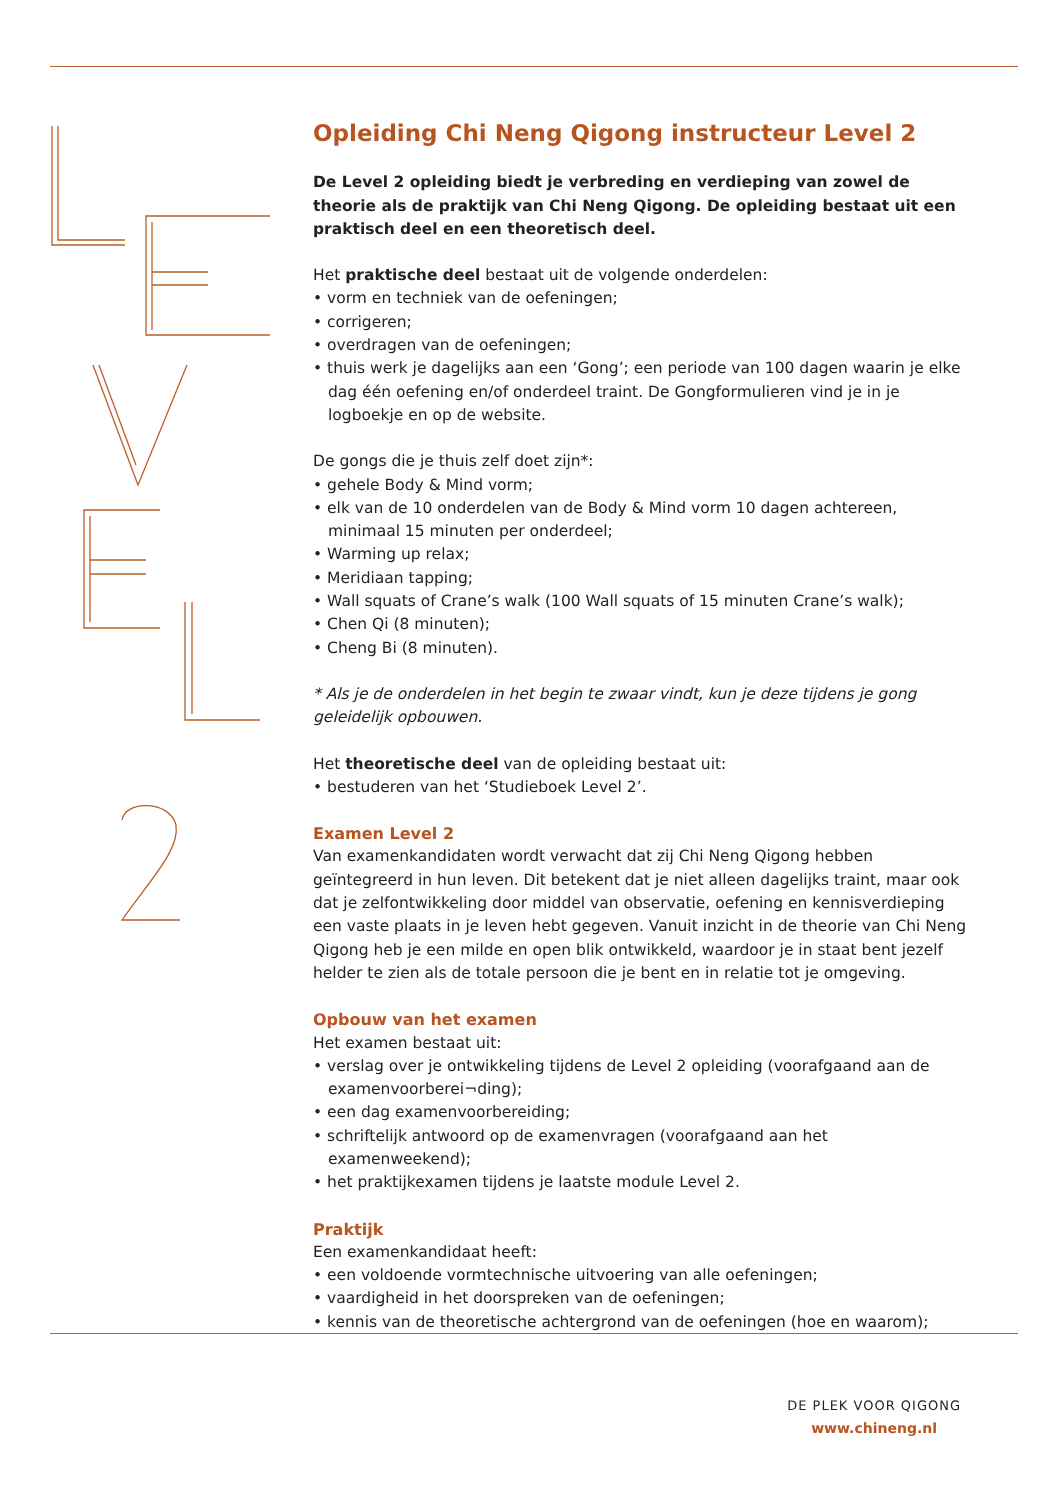Opleiding Chi Neng Qigong instructeur Level 2
De Level 2 opleiding biedt je verbreding en verdieping van zowel de theorie als de praktijk van Chi Neng Qigong. De opleiding bestaat uit een praktisch deel en een theoretisch deel.
Het praktische deel bestaat uit de volgende onderdelen:
• vorm en techniek van de oefeningen;
• corrigeren;
• overdragen van de oefeningen;
• thuis werk je dagelijks aan een ‘Gong’; een periode van 100 dagen waarin je elke dag één oefening en/of onderdeel traint. De Gongformulieren vind je in je logboekje en op de website.
De gongs die je thuis zelf doet zijn*:
• gehele Body & Mind vorm;
• elk van de 10 onderdelen van de Body & Mind vorm 10 dagen achtereen, minimaal 15 minuten per onderdeel;
• Warming up relax;
• Meridiaan tapping;
• Wall squats of Crane’s walk (100 Wall squats of 15 minuten Crane’s walk);
• Chen Qi (8 minuten);
• Cheng Bi (8 minuten).
* Als je de onderdelen in het begin te zwaar vindt, kun je deze tijdens je gong geleidelijk opbouwen.
Het theoretische deel van de opleiding bestaat uit:
• bestuderen van het ‘Studieboek Level 2’.
Examen Level 2
Van examenkandidaten wordt verwacht dat zij Chi Neng Qigong hebben geïntegreerd in hun leven. Dit betekent dat je niet alleen dagelijks traint, maar ook dat je zelfontwikkeling door middel van observatie, oefening en kennisverdieping een vaste plaats in je leven hebt gegeven. Vanuit inzicht in de theorie van Chi Neng Qigong heb je een milde en open blik ontwikkeld, waardoor je in staat bent jezelf helder te zien als de totale persoon die je bent en in relatie tot je omgeving.
Opbouw van het examen
Het examen bestaat uit:
• verslag over je ontwikkeling tijdens de Level 2 opleiding (voorafgaand aan de examenvoorberei¬ding);
• een dag examenvoorbereiding;
• schriftelijk antwoord op de examenvragen (voorafgaand aan het examenweekend);
• het praktijkexamen tijdens je laatste module Level 2.
Praktijk
Een examenkandidaat heeft:
• een voldoende vormtechnische uitvoering van alle oefeningen;
• vaardigheid in het doorspreken van de oefeningen;
• kennis van de theoretische achtergrond van de oefeningen (hoe en waarom);
DE PLEK VOOR QIGONG
www.chineng.nl